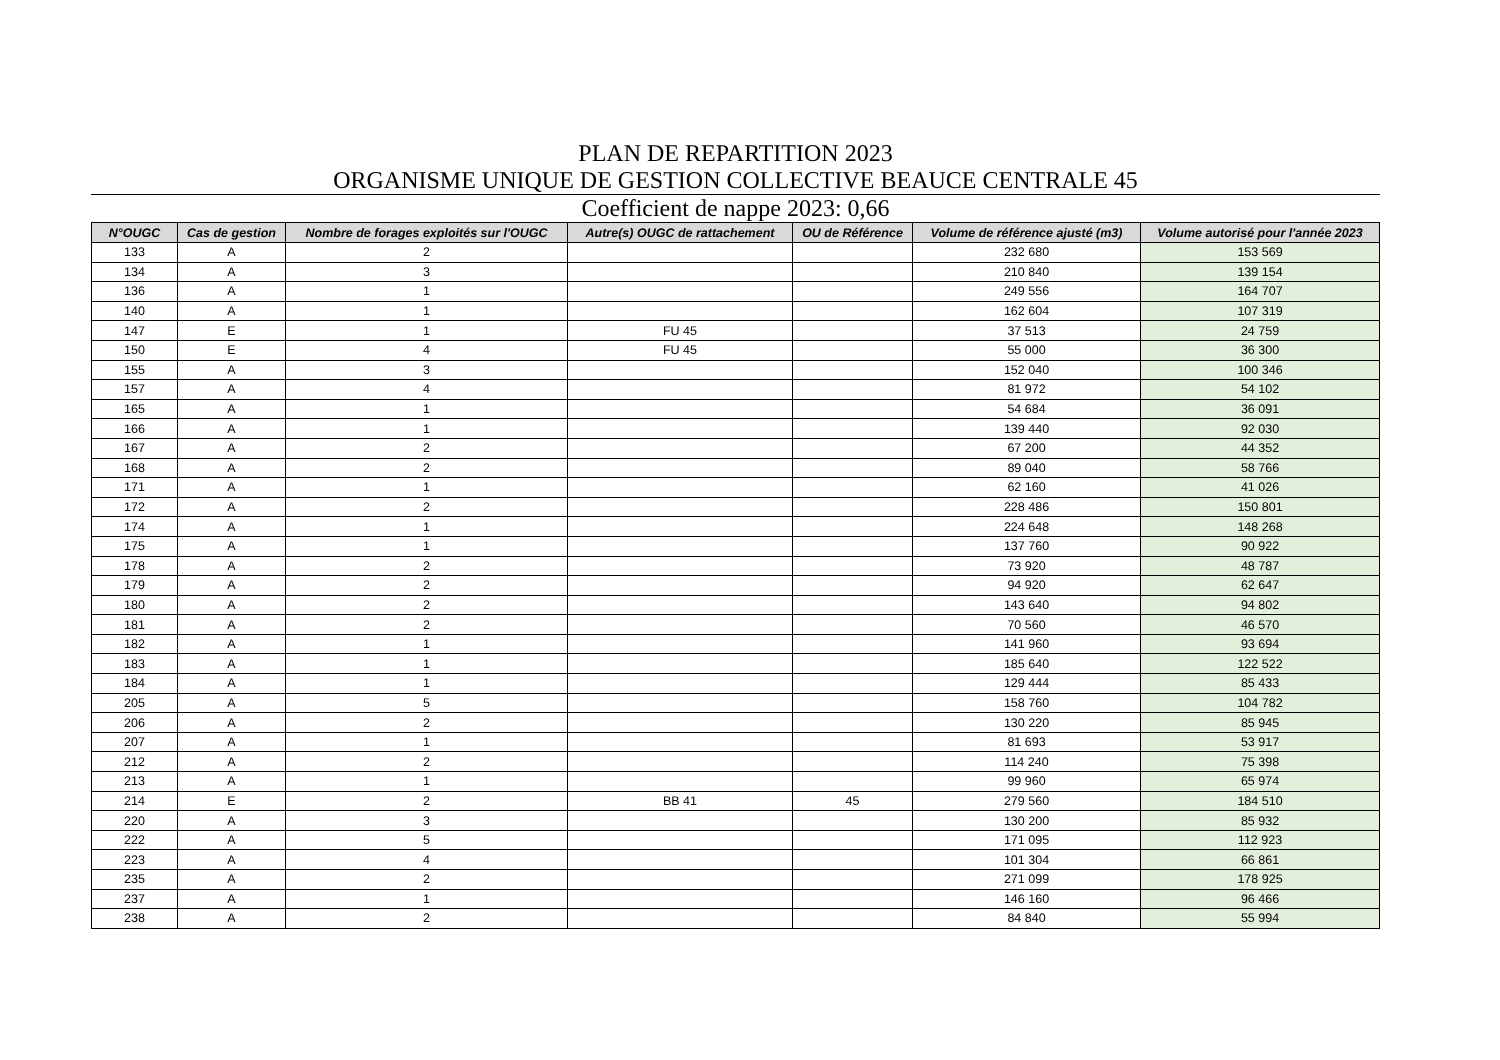PLAN DE REPARTITION 2023
ORGANISME UNIQUE DE GESTION COLLECTIVE BEAUCE CENTRALE 45
Coefficient de nappe 2023: 0,66
| N°OUGC | Cas de gestion | Nombre de forages exploités sur l'OUGC | Autre(s) OUGC de rattachement | OU de Référence | Volume de référence ajusté (m3) | Volume autorisé pour l'année 2023 |
| --- | --- | --- | --- | --- | --- | --- |
| 133 | A | 2 | | | 232 680 | 153 569 |
| 134 | A | 3 | | | 210 840 | 139 154 |
| 136 | A | 1 | | | 249 556 | 164 707 |
| 140 | A | 1 | | | 162 604 | 107 319 |
| 147 | E | 1 | FU 45 | | 37 513 | 24 759 |
| 150 | E | 4 | FU 45 | | 55 000 | 36 300 |
| 155 | A | 3 | | | 152 040 | 100 346 |
| 157 | A | 4 | | | 81 972 | 54 102 |
| 165 | A | 1 | | | 54 684 | 36 091 |
| 166 | A | 1 | | | 139 440 | 92 030 |
| 167 | A | 2 | | | 67 200 | 44 352 |
| 168 | A | 2 | | | 89 040 | 58 766 |
| 171 | A | 1 | | | 62 160 | 41 026 |
| 172 | A | 2 | | | 228 486 | 150 801 |
| 174 | A | 1 | | | 224 648 | 148 268 |
| 175 | A | 1 | | | 137 760 | 90 922 |
| 178 | A | 2 | | | 73 920 | 48 787 |
| 179 | A | 2 | | | 94 920 | 62 647 |
| 180 | A | 2 | | | 143 640 | 94 802 |
| 181 | A | 2 | | | 70 560 | 46 570 |
| 182 | A | 1 | | | 141 960 | 93 694 |
| 183 | A | 1 | | | 185 640 | 122 522 |
| 184 | A | 1 | | | 129 444 | 85 433 |
| 205 | A | 5 | | | 158 760 | 104 782 |
| 206 | A | 2 | | | 130 220 | 85 945 |
| 207 | A | 1 | | | 81 693 | 53 917 |
| 212 | A | 2 | | | 114 240 | 75 398 |
| 213 | A | 1 | | | 99 960 | 65 974 |
| 214 | E | 2 | BB 41 | 45 | 279 560 | 184 510 |
| 220 | A | 3 | | | 130 200 | 85 932 |
| 222 | A | 5 | | | 171 095 | 112 923 |
| 223 | A | 4 | | | 101 304 | 66 861 |
| 235 | A | 2 | | | 271 099 | 178 925 |
| 237 | A | 1 | | | 146 160 | 96 466 |
| 238 | A | 2 | | | 84 840 | 55 994 |